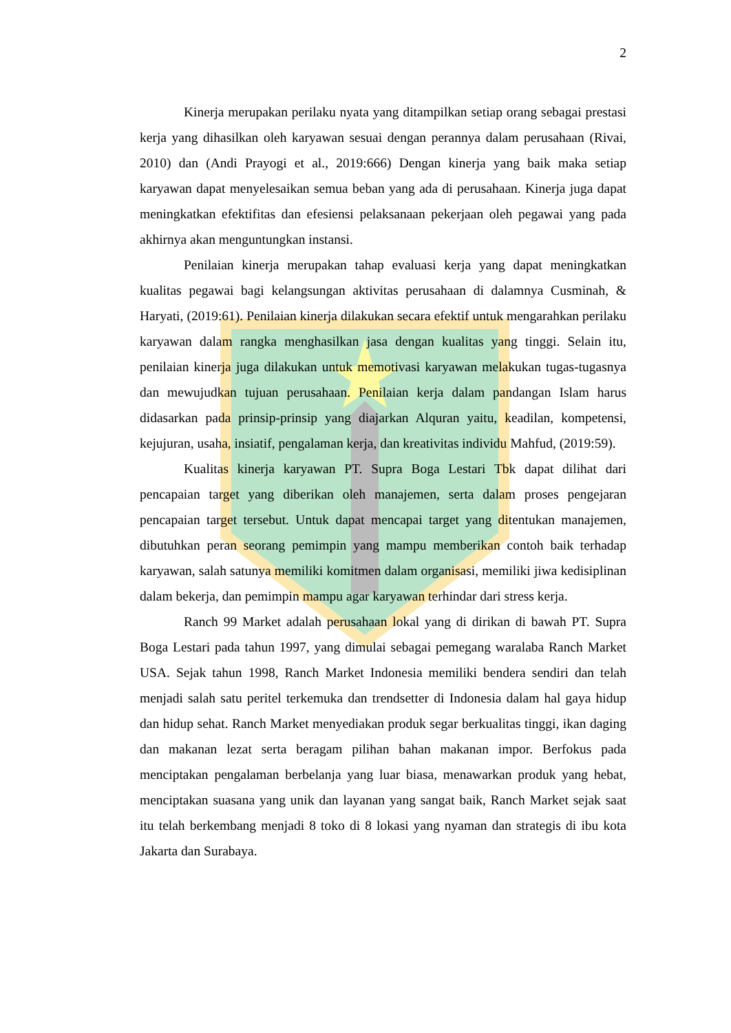2
Kinerja merupakan perilaku nyata yang ditampilkan setiap orang sebagai prestasi kerja yang dihasilkan oleh karyawan sesuai dengan perannya dalam perusahaan (Rivai, 2010) dan (Andi Prayogi et al., 2019:666) Dengan kinerja yang baik maka setiap karyawan dapat menyelesaikan semua beban yang ada di perusahaan. Kinerja juga dapat meningkatkan efektifitas dan efesiensi pelaksanaan pekerjaan oleh pegawai yang pada akhirnya akan menguntungkan instansi.
Penilaian kinerja merupakan tahap evaluasi kerja yang dapat meningkatkan kualitas pegawai bagi kelangsungan aktivitas perusahaan di dalamnya Cusminah, & Haryati, (2019:61). Penilaian kinerja dilakukan secara efektif untuk mengarahkan perilaku karyawan dalam rangka menghasilkan jasa dengan kualitas yang tinggi. Selain itu, penilaian kinerja juga dilakukan untuk memotivasi karyawan melakukan tugas-tugasnya dan mewujudkan tujuan perusahaan. Penilaian kerja dalam pandangan Islam harus didasarkan pada prinsip-prinsip yang diajarkan Alquran yaitu, keadilan, kompetensi, kejujuran, usaha, insiatif, pengalaman kerja, dan kreativitas individu Mahfud, (2019:59).
Kualitas kinerja karyawan PT. Supra Boga Lestari Tbk dapat dilihat dari pencapaian target yang diberikan oleh manajemen, serta dalam proses pengejaran pencapaian target tersebut. Untuk dapat mencapai target yang ditentukan manajemen, dibutuhkan peran seorang pemimpin yang mampu memberikan contoh baik terhadap karyawan, salah satunya memiliki komitmen dalam organisasi, memiliki jiwa kedisiplinan dalam bekerja, dan pemimpin mampu agar karyawan terhindar dari stress kerja.
Ranch 99 Market adalah perusahaan lokal yang di dirikan di bawah PT. Supra Boga Lestari pada tahun 1997, yang dimulai sebagai pemegang waralaba Ranch Market USA. Sejak tahun 1998, Ranch Market Indonesia memiliki bendera sendiri dan telah menjadi salah satu peritel terkemuka dan trendsetter di Indonesia dalam hal gaya hidup dan hidup sehat. Ranch Market menyediakan produk segar berkualitas tinggi, ikan daging dan makanan lezat serta beragam pilihan bahan makanan impor. Berfokus pada menciptakan pengalaman berbelanja yang luar biasa, menawarkan produk yang hebat, menciptakan suasana yang unik dan layanan yang sangat baik, Ranch Market sejak saat itu telah berkembang menjadi 8 toko di 8 lokasi yang nyaman dan strategis di ibu kota Jakarta dan Surabaya.